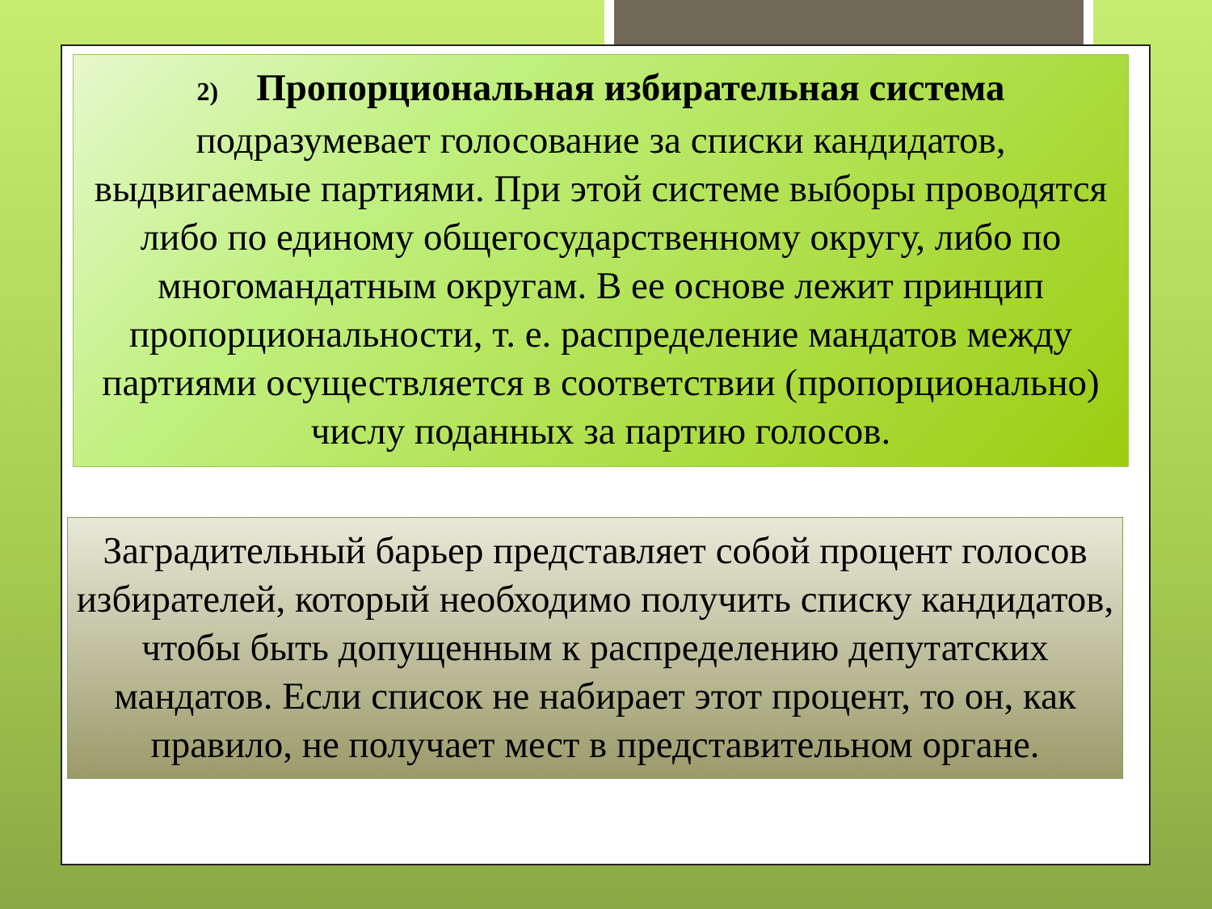2) Пропорциональная избирательная система
подразумевает голосование за списки кандидатов, выдвигаемые партиями. При этой системе выборы проводятся либо по единому общегосударственному округу, либо по многомандатным округам. В ее основе лежит принцип пропорциональности, т. е. распределение мандатов между партиями осуществляется в соответствии (пропорционально) числу поданных за партию голосов.
Заградительный барьер представляет собой процент голосов избирателей, который необходимо получить списку кандидатов, чтобы быть допущенным к распределению депутатских мандатов. Если список не набирает этот процент, то он, как правило, не получает мест в представительном органе.